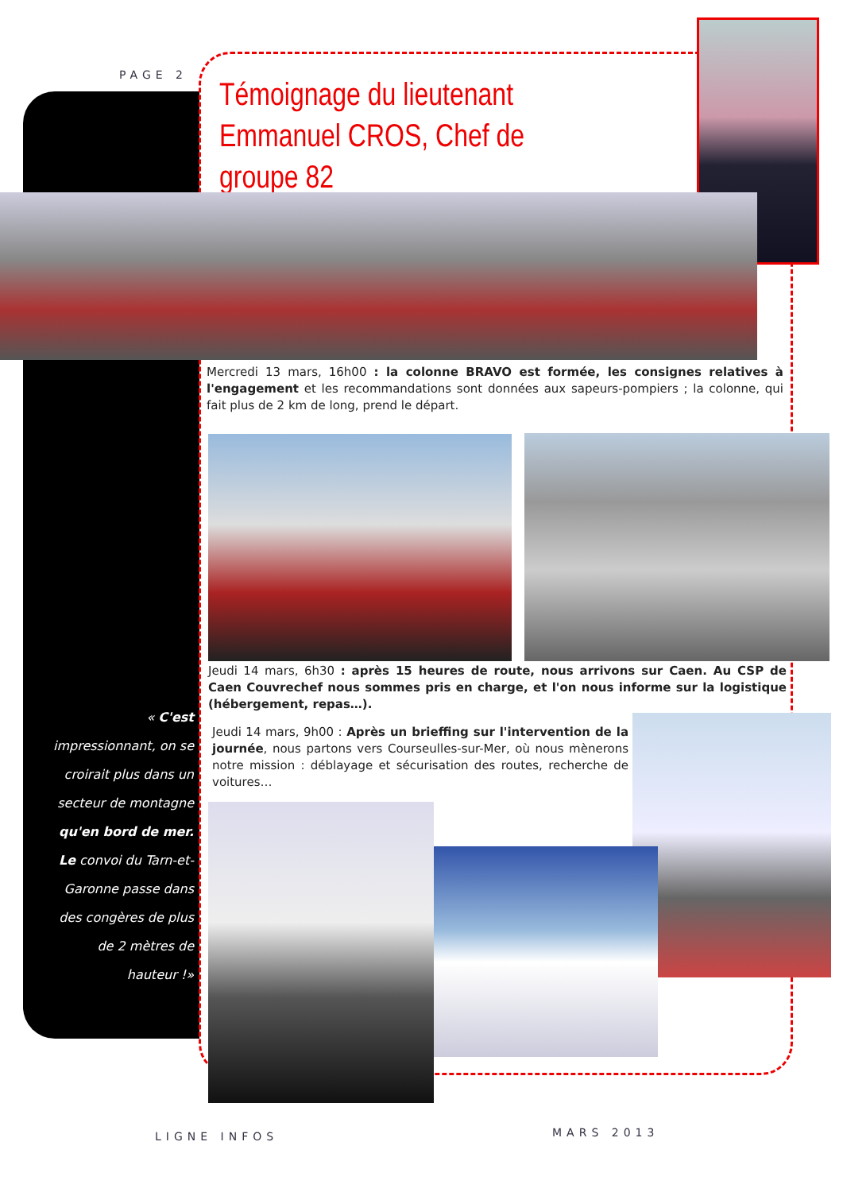PAGE 2
Témoignage du lieutenant Emmanuel CROS, Chef de groupe 82
Mercredi 13 mars, 16h00 : la colonne BRAVO est formée, les consignes relatives à l'engagement et les recommandations sont données aux sapeurs-pompiers ; la colonne, qui fait plus de 2 km de long, prend le départ.
Jeudi 14 mars, 6h30 : après 15 heures de route, nous arrivons sur Caen. Au CSP de Caen Couvrechef nous sommes pris en charge, et l'on nous informe sur la logistique (hébergement, repas…).
Jeudi 14 mars, 9h00 : Après un brieffing sur l'intervention de la journée, nous partons vers Courseulles-sur-Mer, où nous mènerons notre mission : déblayage et sécurisation des routes, recherche de voitures…
« C'est impressionnant, on se croirait plus dans un secteur de montagne qu'en bord de mer. Le convoi du Tarn-et-Garonne passe dans des congères de plus de 2 mètres de hauteur !»
LIGNE INFOS MARS 2013